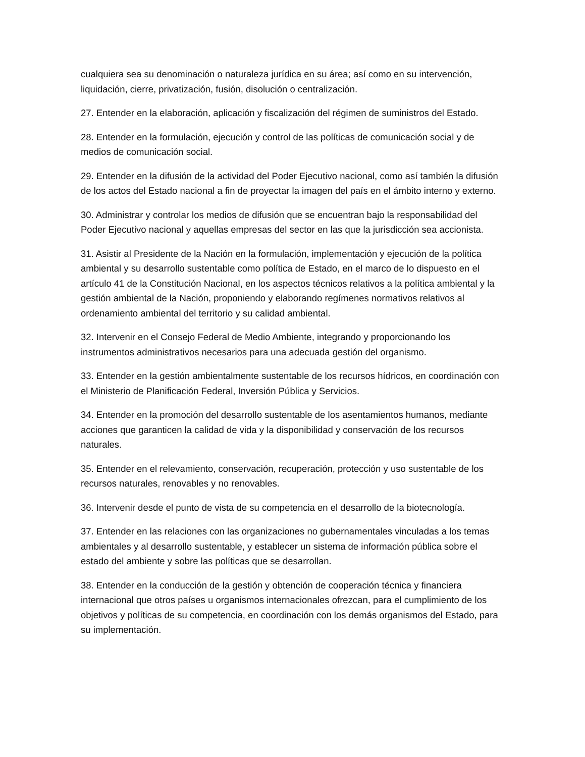cualquiera sea su denominación o naturaleza jurídica en su área; así como en su intervención, liquidación, cierre, privatización, fusión, disolución o centralización.
27. Entender en la elaboración, aplicación y fiscalización del régimen de suministros del Estado.
28. Entender en la formulación, ejecución y control de las políticas de comunicación social y de medios de comunicación social.
29. Entender en la difusión de la actividad del Poder Ejecutivo nacional, como así también la difusión de los actos del Estado nacional a fin de proyectar la imagen del país en el ámbito interno y externo.
30. Administrar y controlar los medios de difusión que se encuentran bajo la responsabilidad del Poder Ejecutivo nacional y aquellas empresas del sector en las que la jurisdicción sea accionista.
31. Asistir al Presidente de la Nación en la formulación, implementación y ejecución de la política ambiental y su desarrollo sustentable como política de Estado, en el marco de lo dispuesto en el artículo 41 de la Constitución Nacional, en los aspectos técnicos relativos a la política ambiental y la gestión ambiental de la Nación, proponiendo y elaborando regímenes normativos relativos al ordenamiento ambiental del territorio y su calidad ambiental.
32. Intervenir en el Consejo Federal de Medio Ambiente, integrando y proporcionando los instrumentos administrativos necesarios para una adecuada gestión del organismo.
33. Entender en la gestión ambientalmente sustentable de los recursos hídricos, en coordinación con el Ministerio de Planificación Federal, Inversión Pública y Servicios.
34. Entender en la promoción del desarrollo sustentable de los asentamientos humanos, mediante acciones que garanticen la calidad de vida y la disponibilidad y conservación de los recursos naturales.
35. Entender en el relevamiento, conservación, recuperación, protección y uso sustentable de los recursos naturales, renovables y no renovables.
36. Intervenir desde el punto de vista de su competencia en el desarrollo de la biotecnología.
37. Entender en las relaciones con las organizaciones no gubernamentales vinculadas a los temas ambientales y al desarrollo sustentable, y establecer un sistema de información pública sobre el estado del ambiente y sobre las políticas que se desarrollan.
38. Entender en la conducción de la gestión y obtención de cooperación técnica y financiera internacional que otros países u organismos internacionales ofrezcan, para el cumplimiento de los objetivos y políticas de su competencia, en coordinación con los demás organismos del Estado, para su implementación.